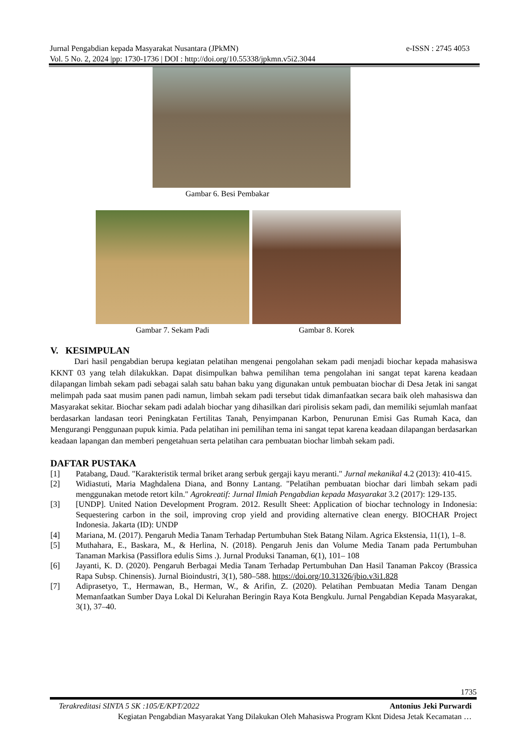e-ISSN : 2745 4053 Jurnal Pengabdian kepada Masyarakat Nusantara (JPkMN)
Vol. 5 No. 2, 2024 |pp: 1730-1736 | DOI : http://doi.org/10.55338/jpkmn.v5i2.3044
Gambar 6. Besi Pembakar
Gambar 7. Sekam Padi Gambar 8. Korek
V. KESIMPULAN
Dari hasil pengabdian berupa kegiatan pelatihan mengenai pengolahan sekam padi menjadi biochar kepada mahasiswa KKNT 03 yang telah dilakukkan. Dapat disimpulkan bahwa pemilihan tema pengolahan ini sangat tepat karena keadaan dilapangan limbah sekam padi sebagai salah satu bahan baku yang digunakan untuk pembuatan biochar di Desa Jetak ini sangat melimpah pada saat musim panen padi namun, limbah sekam padi tersebut tidak dimanfaatkan secara baik oleh mahasiswa dan Masyarakat sekitar. Biochar sekam padi adalah biochar yang dihasilkan dari pirolisis sekam padi, dan memiliki sejumlah manfaat berdasarkan landasan teori Peningkatan Fertilitas Tanah, Penyimpanan Karbon, Penurunan Emisi Gas Rumah Kaca, dan Mengurangi Penggunaan pupuk kimia. Pada pelatihan ini pemilihan tema ini sangat tepat karena keadaan dilapangan berdasarkan keadaan lapangan dan memberi pengetahuan serta pelatihan cara pembuatan biochar limbah sekam padi.
DAFTAR PUSTAKA
[1] Patabang, Daud. "Karakteristik termal briket arang serbuk gergaji kayu meranti." Jurnal mekanikal 4.2 (2013): 410-415.
[2] Widiastuti, Maria Maghdalena Diana, and Bonny Lantang. "Pelatihan pembuatan biochar dari limbah sekam padi menggunakan metode retort kiln." Agrokreatif: Jurnal Ilmiah Pengabdian kepada Masyarakat 3.2 (2017): 129-135.
[3] [UNDP]. United Nation Development Program. 2012. Resullt Sheet: Application of biochar technology in Indonesia: Sequestering carbon in the soil, improving crop yield and providing alternative clean energy. BIOCHAR Project Indonesia. Jakarta (ID): UNDP
[4] Mariana, M. (2017). Pengaruh Media Tanam Terhadap Pertumbuhan Stek Batang Nilam. Agrica Ekstensia, 11(1), 1–8.
[5] Muthahara, E., Baskara, M., & Herlina, N. (2018). Pengaruh Jenis dan Volume Media Tanam pada Pertumbuhan Tanaman Markisa (Passiflora edulis Sims .). Jurnal Produksi Tanaman, 6(1), 101– 108
[6] Jayanti, K. D. (2020). Pengaruh Berbagai Media Tanam Terhadap Pertumbuhan Dan Hasil Tanaman Pakcoy (Brassica Rapa Subsp. Chinensis). Jurnal Bioindustri, 3(1), 580–588. https://doi.org/10.31326/jbio.v3i1.828
[7] Adiprasetyo, T., Hermawan, B., Herman, W., & Arifin, Z. (2020). Pelatihan Pembuatan Media Tanam Dengan Memanfaatkan Sumber Daya Lokal Di Kelurahan Beringin Raya Kota Bengkulu. Jurnal Pengabdian Kepada Masyarakat, 3(1), 37–40.
1735
Antonius Jeki Purwardi Terakreditasi SINTA 5 SK :105/E/KPT/2022
Kegiatan Pengabdian Masyarakat Yang Dilakukan Oleh Mahasiswa Program Kknt Didesa Jetak Kecamatan …